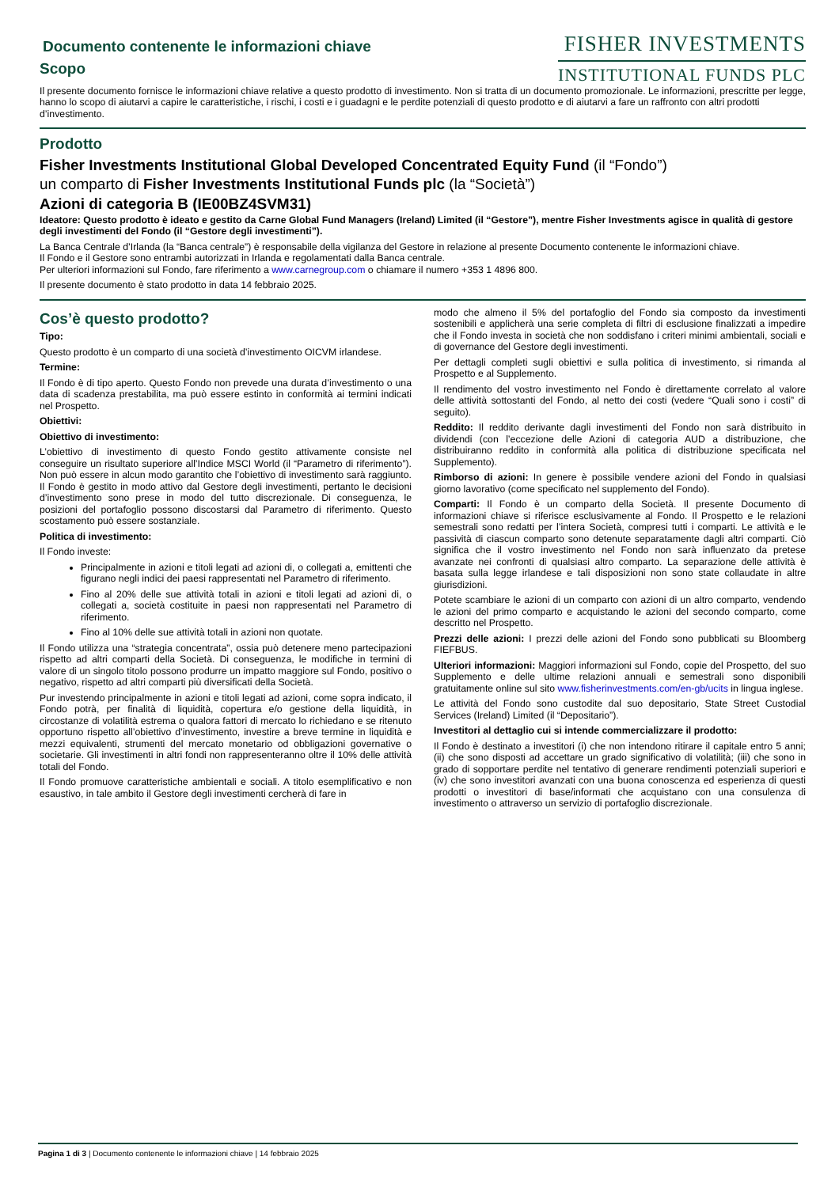Documento contenente le informazioni chiave
Scopo
FISHER INVESTMENTS
INSTITUTIONAL FUNDS PLC
Il presente documento fornisce le informazioni chiave relative a questo prodotto di investimento. Non si tratta di un documento promozionale. Le informazioni, prescritte per legge, hanno lo scopo di aiutarvi a capire le caratteristiche, i rischi, i costi e i guadagni e le perdite potenziali di questo prodotto e di aiutarvi a fare un raffronto con altri prodotti d’investimento.
Prodotto
Fisher Investments Institutional Global Developed Concentrated Equity Fund (il “Fondo”)
un comparto di Fisher Investments Institutional Funds plc (la “Società”)
Azioni di categoria B (IE00BZ4SVM31)
Ideatore: Questo prodotto è ideato e gestito da Carne Global Fund Managers (Ireland) Limited (il “Gestore”), mentre Fisher Investments agisce in qualità di gestore degli investimenti del Fondo (il “Gestore degli investimenti”).
La Banca Centrale d’Irlanda (la “Banca centrale”) è responsabile della vigilanza del Gestore in relazione al presente Documento contenente le informazioni chiave.
Il Fondo e il Gestore sono entrambi autorizzati in Irlanda e regolamentati dalla Banca centrale.
Per ulteriori informazioni sul Fondo, fare riferimento a www.carnegroup.com o chiamare il numero +353 1 4896 800.
Il presente documento è stato prodotto in data 14 febbraio 2025.
Cos’è questo prodotto?
Tipo:
Questo prodotto è un comparto di una società d’investimento OICVM irlandese.
Termine:
Il Fondo è di tipo aperto. Questo Fondo non prevede una durata d’investimento o una data di scadenza prestabilita, ma può essere estinto in conformità ai termini indicati nel Prospetto.
Obiettivi:
Obiettivo di investimento:
L’obiettivo di investimento di questo Fondo gestito attivamente consiste nel conseguire un risultato superiore all’Indice MSCI World (il “Parametro di riferimento”). Non può essere in alcun modo garantito che l’obiettivo di investimento sarà raggiunto. Il Fondo è gestito in modo attivo dal Gestore degli investimenti, pertanto le decisioni d’investimento sono prese in modo del tutto discrezionale. Di conseguenza, le posizioni del portafoglio possono discostarsi dal Parametro di riferimento. Questo scostamento può essere sostanziale.
Politica di investimento:
Il Fondo investe:
Principalmente in azioni e titoli legati ad azioni di, o collegati a, emittenti che figurano negli indici dei paesi rappresentati nel Parametro di riferimento.
Fino al 20% delle sue attività totali in azioni e titoli legati ad azioni di, o collegati a, società costituite in paesi non rappresentati nel Parametro di riferimento.
Fino al 10% delle sue attività totali in azioni non quotate.
Il Fondo utilizza una “strategia concentrata”, ossia può detenere meno partecipazioni rispetto ad altri comparti della Società. Di conseguenza, le modifiche in termini di valore di un singolo titolo possono produrre un impatto maggiore sul Fondo, positivo o negativo, rispetto ad altri comparti più diversificati della Società.
Pur investendo principalmente in azioni e titoli legati ad azioni, come sopra indicato, il Fondo potrà, per finalità di liquidità, copertura e/o gestione della liquidità, in circostanze di volatilità estrema o qualora fattori di mercato lo richiedano e se ritenuto opportuno rispetto all’obiettivo d’investimento, investire a breve termine in liquidità e mezzi equivalenti, strumenti del mercato monetario od obbligazioni governative o societarie. Gli investimenti in altri fondi non rappresenteranno oltre il 10% delle attività totali del Fondo.
Il Fondo promuove caratteristiche ambientali e sociali. A titolo esemplificativo e non esaustivo, in tale ambito il Gestore degli investimenti cercherà di fare in
modo che almeno il 5% del portafoglio del Fondo sia composto da investimenti sostenibili e applicherà una serie completa di filtri di esclusione finalizzati a impedire che il Fondo investa in società che non soddisfano i criteri minimi ambientali, sociali e di governance del Gestore degli investimenti.
Per dettagli completi sugli obiettivi e sulla politica di investimento, si rimanda al Prospetto e al Supplemento.
Il rendimento del vostro investimento nel Fondo è direttamente correlato al valore delle attività sottostanti del Fondo, al netto dei costi (vedere “Quali sono i costi” di seguito).
Reddito: Il reddito derivante dagli investimenti del Fondo non sarà distribuito in dividendi (con l’eccezione delle Azioni di categoria AUD a distribuzione, che distribuiranno reddito in conformità alla politica di distribuzione specificata nel Supplemento).
Rimborso di azioni: In genere è possibile vendere azioni del Fondo in qualsiasi giorno lavorativo (come specificato nel supplemento del Fondo).
Comparti: Il Fondo è un comparto della Società. Il presente Documento di informazioni chiave si riferisce esclusivamente al Fondo. Il Prospetto e le relazioni semestrali sono redatti per l’intera Società, compresi tutti i comparti. Le attività e le passività di ciascun comparto sono detenute separatamente dagli altri comparti. Ciò significa che il vostro investimento nel Fondo non sarà influenzato da pretese avanzate nei confronti di qualsiasi altro comparto. La separazione delle attività è basata sulla legge irlandese e tali disposizioni non sono state collaudate in altre giurisdizioni.
Potete scambiare le azioni di un comparto con azioni di un altro comparto, vendendo le azioni del primo comparto e acquistando le azioni del secondo comparto, come descritto nel Prospetto.
Prezzi delle azioni: I prezzi delle azioni del Fondo sono pubblicati su Bloomberg FIEFBUS.
Ulteriori informazioni: Maggiori informazioni sul Fondo, copie del Prospetto, del suo Supplemento e delle ultime relazioni annuali e semestrali sono disponibili gratuitamente online sul sito www.fisherinvestments.com/en-gb/ucits in lingua inglese.
Le attività del Fondo sono custodite dal suo depositario, State Street Custodial Services (Ireland) Limited (il “Depositario”).
Investitori al dettaglio cui si intende commercializzare il prodotto:
Il Fondo è destinato a investitori (i) che non intendono ritirare il capitale entro 5 anni; (ii) che sono disposti ad accettare un grado significativo di volatilità; (iii) che sono in grado di sopportare perdite nel tentativo di generare rendimenti potenziali superiori e (iv) che sono investitori avanzati con una buona conoscenza ed esperienza di questi prodotti o investitori di base/informati che acquistano con una consulenza di investimento o attraverso un servizio di portafoglio discrezionale.
Pagina 1 di 3 | Documento contenente le informazioni chiave | 14 febbraio 2025